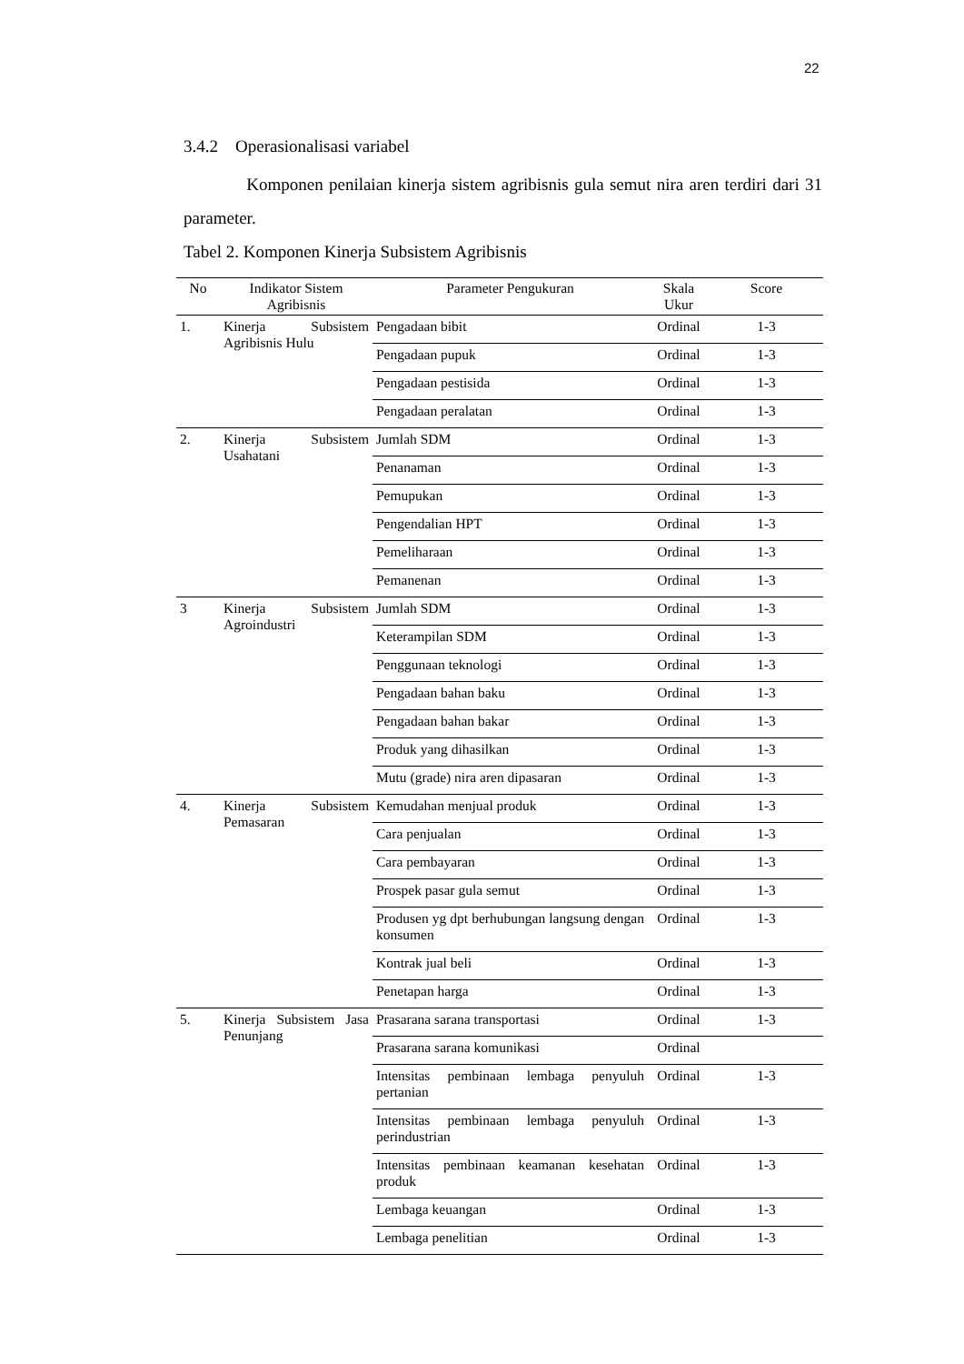22
3.4.2 Operasionalisasi variabel
Komponen penilaian kinerja sistem agribisnis gula semut nira aren terdiri dari 31 parameter.
Tabel 2. Komponen Kinerja Subsistem Agribisnis
| No | Indikator Sistem Agribisnis | Parameter Pengukuran | Skala Ukur | Score |
| --- | --- | --- | --- | --- |
| 1. | Kinerja Subsistem Agribisnis Hulu | Pengadaan bibit | Ordinal | 1-3 |
| | | Pengadaan pupuk | Ordinal | 1-3 |
| | | Pengadaan pestisida | Ordinal | 1-3 |
| | | Pengadaan peralatan | Ordinal | 1-3 |
| 2. | Kinerja Subsistem Usahatani | Jumlah SDM | Ordinal | 1-3 |
| | | Penanaman | Ordinal | 1-3 |
| | | Pemupukan | Ordinal | 1-3 |
| | | Pengendalian HPT | Ordinal | 1-3 |
| | | Pemeliharaan | Ordinal | 1-3 |
| | | Pemanenan | Ordinal | 1-3 |
| 3 | Kinerja Subsistem Agroindustri | Jumlah SDM | Ordinal | 1-3 |
| | | Keterampilan SDM | Ordinal | 1-3 |
| | | Penggunaan teknologi | Ordinal | 1-3 |
| | | Pengadaan bahan baku | Ordinal | 1-3 |
| | | Pengadaan bahan bakar | Ordinal | 1-3 |
| | | Produk yang dihasilkan | Ordinal | 1-3 |
| | | Mutu (grade) nira aren dipasaran | Ordinal | 1-3 |
| 4. | Kinerja Subsistem Pemasaran | Kemudahan menjual produk | Ordinal | 1-3 |
| | | Cara penjualan | Ordinal | 1-3 |
| | | Cara pembayaran | Ordinal | 1-3 |
| | | Prospek pasar gula semut | Ordinal | 1-3 |
| | | Produsen yg dpt berhubungan langsung dengan konsumen | Ordinal | 1-3 |
| | | Kontrak jual beli | Ordinal | 1-3 |
| | | Penetapan harga | Ordinal | 1-3 |
| 5. | Kinerja Subsistem Jasa Penunjang | Prasarana sarana transportasi | Ordinal | 1-3 |
| | | Prasarana sarana komunikasi | Ordinal | |
| | | Intensitas pembinaan lembaga penyuluh pertanian | Ordinal | 1-3 |
| | | Intensitas pembinaan lembaga penyuluh perindustrian | Ordinal | 1-3 |
| | | Intensitas pembinaan keamanan kesehatan produk | Ordinal | 1-3 |
| | | Lembaga keuangan | Ordinal | 1-3 |
| | | Lembaga penelitian | Ordinal | 1-3 |